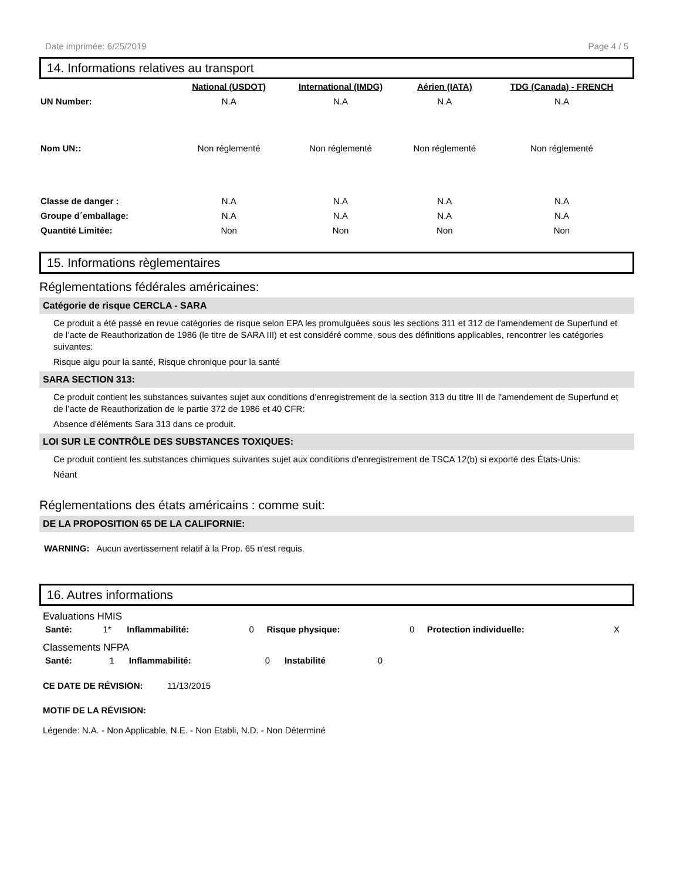Date imprimée: 6/25/2019 Page 4 / 5
14. Informations relatives au transport
| | National (USDOT) | International (IMDG) | Aérien (IATA) | TDG (Canada) - FRENCH |
| --- | --- | --- | --- | --- |
| UN Number: | N.A | N.A | N.A | N.A |
| Nom UN:: | Non réglementé | Non réglementé | Non réglementé | Non réglementé |
| Classe de danger : | N.A | N.A | N.A | N.A |
| Groupe d´emballage: | N.A | N.A | N.A | N.A |
| Quantité Limitée: | Non | Non | Non | Non |
15. Informations règlementaires
Réglementations fédérales américaines:
Catégorie de risque CERCLA - SARA
Ce produit a été passé en revue catégories de risque selon EPA les promulguées sous les sections 311 et 312 de l'amendement de Superfund et de l’acte de Reauthorization de 1986 (le titre de SARA III) et est considéré comme, sous des définitions applicables, rencontrer les catégories suivantes:
Risque aigu pour la santé, Risque chronique pour la santé
SARA SECTION 313:
Ce produit contient les substances suivantes sujet aux conditions d’enregistrement de la section 313 du titre III de l'amendement de Superfund et de l’acte de Reauthorization de le partie 372 de 1986 et 40 CFR:
Absence d'éléments Sara 313 dans ce produit.
LOI SUR LE CONTRÔLE DES SUBSTANCES TOXIQUES:
Ce produit contient les substances chimiques suivantes sujet aux conditions d'enregistrement de TSCA 12(b) si exporté des États-Unis:
Néant
Réglementations des états américains : comme suit:
DE LA PROPOSITION 65 DE LA CALIFORNIE:
WARNING: Aucun avertissement relatif à la Prop. 65 n'est requis.
16. Autres informations
Evaluations HMIS
| Santé: | 1* | Inflammabilité: | 0 | Risque physique: | 0 | Protection individuelle: | X |
Classements NFPA
| Santé: | 1 | Inflammabilité: | 0 | Instabilité | 0 |
CE DATE DE RÉVISION: 11/13/2015
MOTIF DE LA RÉVISION:
Légende: N.A. - Non Applicable, N.E. - Non Etabli, N.D. - Non Déterminé